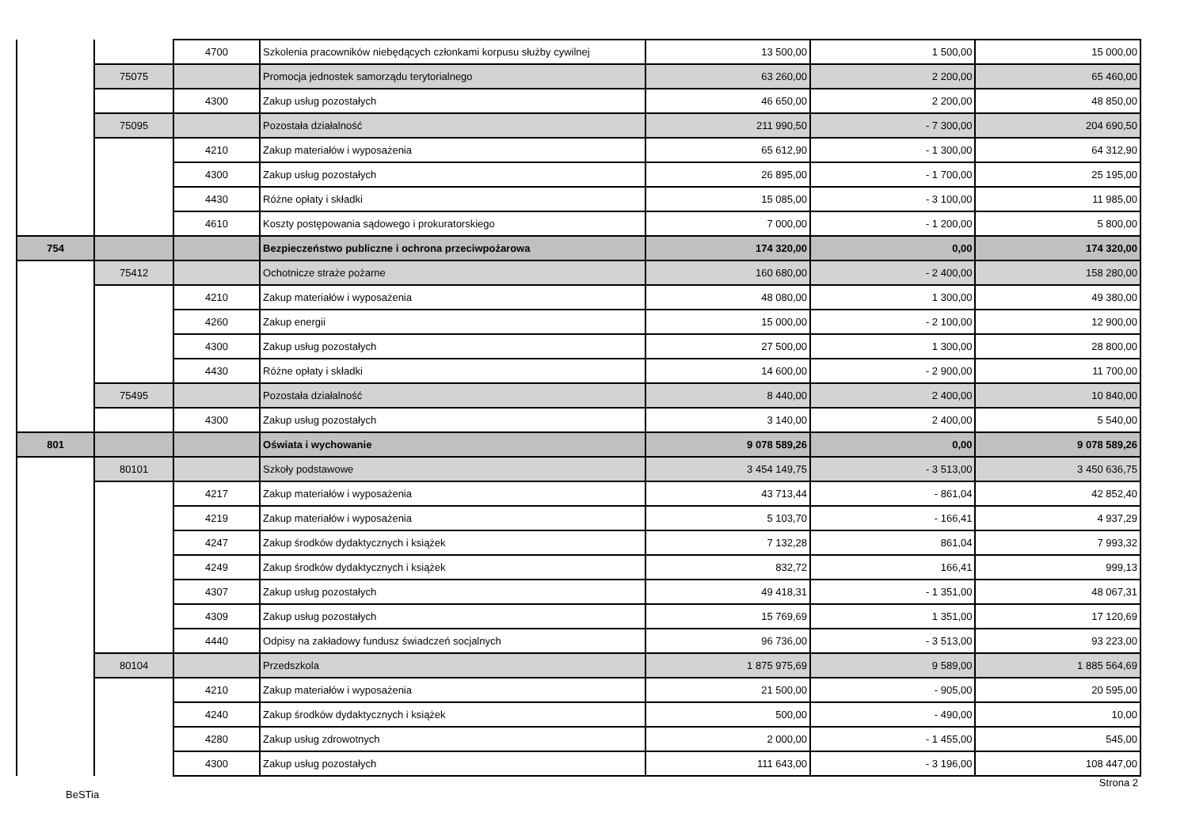| | | 4700 | Szkolenia pracowników niebędących członkami korpusu służby cywilnej | 13 500,00 | 1 500,00 | 15 000,00 |
| | 75075 | | Promocja jednostek samorządu terytorialnego | 63 260,00 | 2 200,00 | 65 460,00 |
| | | 4300 | Zakup usług pozostałych | 46 650,00 | 2 200,00 | 48 850,00 |
| | 75095 | | Pozostała działalność | 211 990,50 | - 7 300,00 | 204 690,50 |
| | | 4210 | Zakup materiałów i wyposażenia | 65 612,90 | - 1 300,00 | 64 312,90 |
| | | 4300 | Zakup usług pozostałych | 26 895,00 | - 1 700,00 | 25 195,00 |
| | | 4430 | Różne opłaty i składki | 15 085,00 | - 3 100,00 | 11 985,00 |
| | | 4610 | Koszty postępowania sądowego i prokuratorskiego | 7 000,00 | - 1 200,00 | 5 800,00 |
| 754 | | | Bezpieczeństwo publiczne i ochrona przeciwpożarowa | 174 320,00 | 0,00 | 174 320,00 |
| | 75412 | | Ochotnicze straże pożarne | 160 680,00 | - 2 400,00 | 158 280,00 |
| | | 4210 | Zakup materiałów i wyposażenia | 48 080,00 | 1 300,00 | 49 380,00 |
| | | 4260 | Zakup energii | 15 000,00 | - 2 100,00 | 12 900,00 |
| | | 4300 | Zakup usług pozostałych | 27 500,00 | 1 300,00 | 28 800,00 |
| | | 4430 | Różne opłaty i składki | 14 600,00 | - 2 900,00 | 11 700,00 |
| | 75495 | | Pozostała działalność | 8 440,00 | 2 400,00 | 10 840,00 |
| | | 4300 | Zakup usług pozostałych | 3 140,00 | 2 400,00 | 5 540,00 |
| 801 | | | Oświata i wychowanie | 9 078 589,26 | 0,00 | 9 078 589,26 |
| | 80101 | | Szkoły podstawowe | 3 454 149,75 | - 3 513,00 | 3 450 636,75 |
| | | 4217 | Zakup materiałów i wyposażenia | 43 713,44 | - 861,04 | 42 852,40 |
| | | 4219 | Zakup materiałów i wyposażenia | 5 103,70 | - 166,41 | 4 937,29 |
| | | 4247 | Zakup środków dydaktycznych i książek | 7 132,28 | 861,04 | 7 993,32 |
| | | 4249 | Zakup środków dydaktycznych i książek | 832,72 | 166,41 | 999,13 |
| | | 4307 | Zakup usług pozostałych | 49 418,31 | - 1 351,00 | 48 067,31 |
| | | 4309 | Zakup usług pozostałych | 15 769,69 | 1 351,00 | 17 120,69 |
| | | 4440 | Odpisy na zakładowy fundusz świadczeń socjalnych | 96 736,00 | - 3 513,00 | 93 223,00 |
| | 80104 | | Przedszkola | 1 875 975,69 | 9 589,00 | 1 885 564,69 |
| | | 4210 | Zakup materiałów i wyposażenia | 21 500,00 | - 905,00 | 20 595,00 |
| | | 4240 | Zakup środków dydaktycznych i książek | 500,00 | - 490,00 | 10,00 |
| | | 4280 | Zakup usług zdrowotnych | 2 000,00 | - 1 455,00 | 545,00 |
| | | 4300 | Zakup usług pozostałych | 111 643,00 | - 3 196,00 | 108 447,00 |
Strona 2
BeSTia